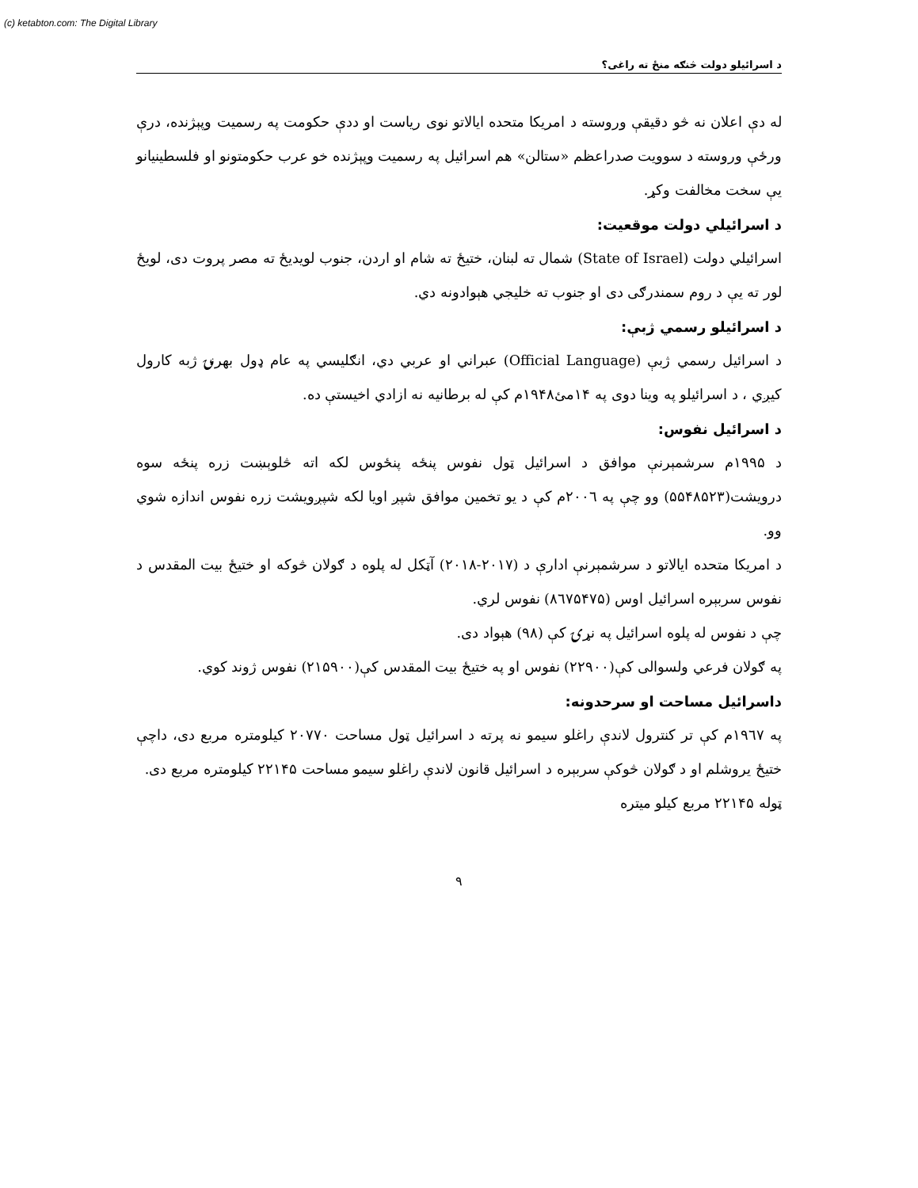(c) ketabton.com: The Digital Library
د اسرائيلو دولت څنګه منځ ته راغی؟
له دې اعلان نه څو دقيقې وروسته د امريکا متحده اياﻻتو نوی رياست او ددې حکومت په رسميت وپېژنده، درې ورځې وروسته د سوويت صدراعظم «ستالن» هم اسرائيل په رسميت وپېژنده خو عرب حکومتونو او فلسطينيانو يې سخت مخالفت وکړ.
د اسرائيلي دولت موقعيت:
اسرائيلي دولت (State of Israel) شمال ته لبنان، ختيځ ته شام او اردن، جنوب لويديځ ته مصر پروت دی، لويځ لور ته يې د روم سمندرګی دی او جنوب ته خليجي هېوادونه دي.
د اسرائيلو رسمي ژبې:
د اسرائيل رسمي ژبې (Official Language) عبراني او عربي دي، انګليسي په عام ډول بهرنۍ ژبه کارول کيږي ، د اسرائيلو په وينا دوی په ۱۴مئ۱۹۴۸م کې له برطانيه نه ازادي اخيستې ده.
د اسرائيل نفوس:
د ۱۹۹۵م سرشمېرنې موافق د اسرائيل ټول نفوس پنځه پنځوس لکه اته څلوېښت زره پنځه سوه درويشت(۵۵۴۸۵۲۳) وو چې په ۲۰۰٦م کې د يو تخمين موافق شپږ اويا لکه شپږويشت زره نفوس اندازه شوي وو.
د امريکا متحده اياﻻتو د سرشمېرنې ادارې د (۲۰۱۷-۲۰۱۸) آټکل له پلوه د ګوﻻن څوکه او ختيځ بيت المقدس د نفوس سربېره اسرائيل اوس (۸٦۷۵۴۷۵) نفوس لري.
چې د نفوس له پلوه اسرائيل په نړۍ کې (۹۸) هېواد دی.
په ګوﻻن فرعي ولسوالی کې(۲۲۹۰۰) نفوس او په ختيځ بيت المقدس کې(۲۱۵۹۰۰) نفوس ژوند کوي.
داسرائيل مساحت او سرحدونه:
په ۱۹٦۷م کې تر کنترول ﻻندې راغلو سيمو نه پرته د اسرائيل ټول مساحت ۲۰۷۷۰ کيلومتره مربع دی، داچې ختيځ يروشلم او د ګوﻻن څوکې سربېره د اسرائيل قانون ﻻندې راغلو سيمو مساحت ۲۲۱۴۵ کيلومتره مربع دی.
ټوله ۲۲۱۴۵ مربع کيلو ميتره
۹